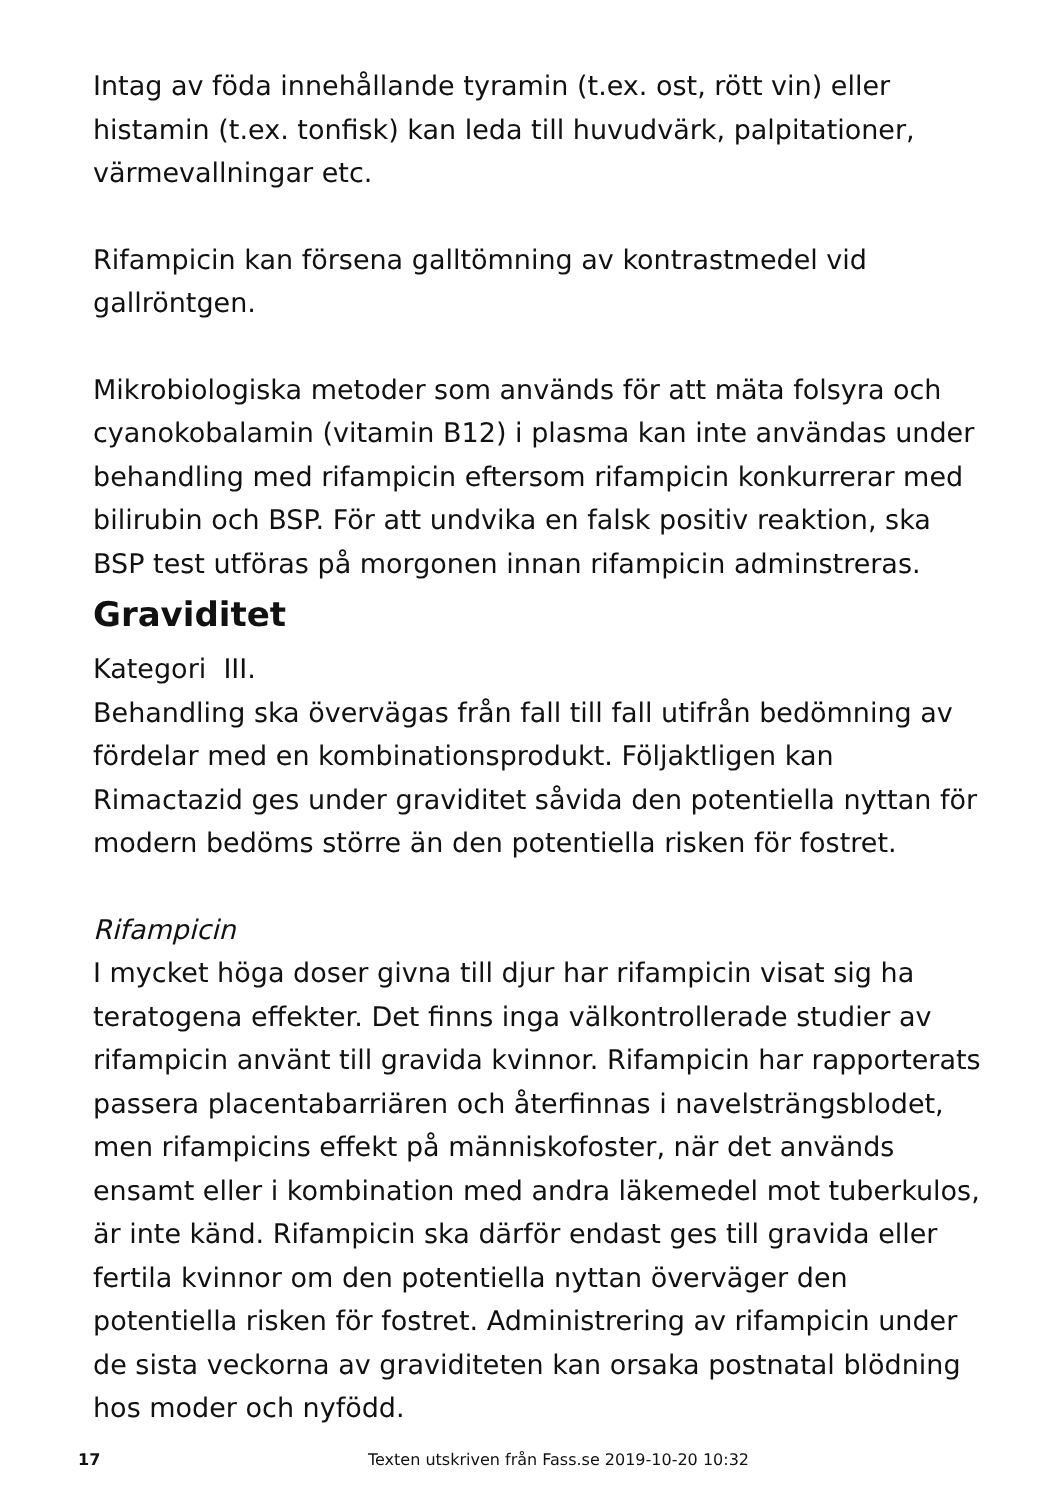Intag av föda innehållande tyramin (t.ex. ost, rött vin) eller histamin (t.ex. tonfisk) kan leda till huvudvärk, palpitationer, värmevallningar etc.
Rifampicin kan försena galltömning av kontrastmedel vid gallröntgen.
Mikrobiologiska metoder som används för att mäta folsyra och cyanokobalamin (vitamin B12) i plasma kan inte användas under behandling med rifampicin eftersom rifampicin konkurrerar med bilirubin och BSP. För att undvika en falsk positiv reaktion, ska BSP test utföras på morgonen innan rifampicin adminstreras.
Graviditet
Kategori III.
Behandling ska övervägas från fall till fall utifrån bedömning av fördelar med en kombinationsprodukt. Följaktligen kan Rimactazid ges under graviditet såvida den potentiella nyttan för modern bedöms större än den potentiella risken för fostret.
Rifampicin
I mycket höga doser givna till djur har rifampicin visat sig ha teratogena effekter. Det finns inga välkontrollerade studier av rifampicin använt till gravida kvinnor. Rifampicin har rapporterats passera placentabarriären och återfinnas i navelsträngsblodet, men rifampicins effekt på människofoster, när det används ensamt eller i kombination med andra läkemedel mot tuberkulos, är inte känd. Rifampicin ska därför endast ges till gravida eller fertila kvinnor om den potentiella nyttan överväger den potentiella risken för fostret. Administrering av rifampicin under de sista veckorna av graviditeten kan orsaka postnatal blödning hos moder och nyfödd.
17 Texten utskriven från Fass.se 2019-10-20 10:32